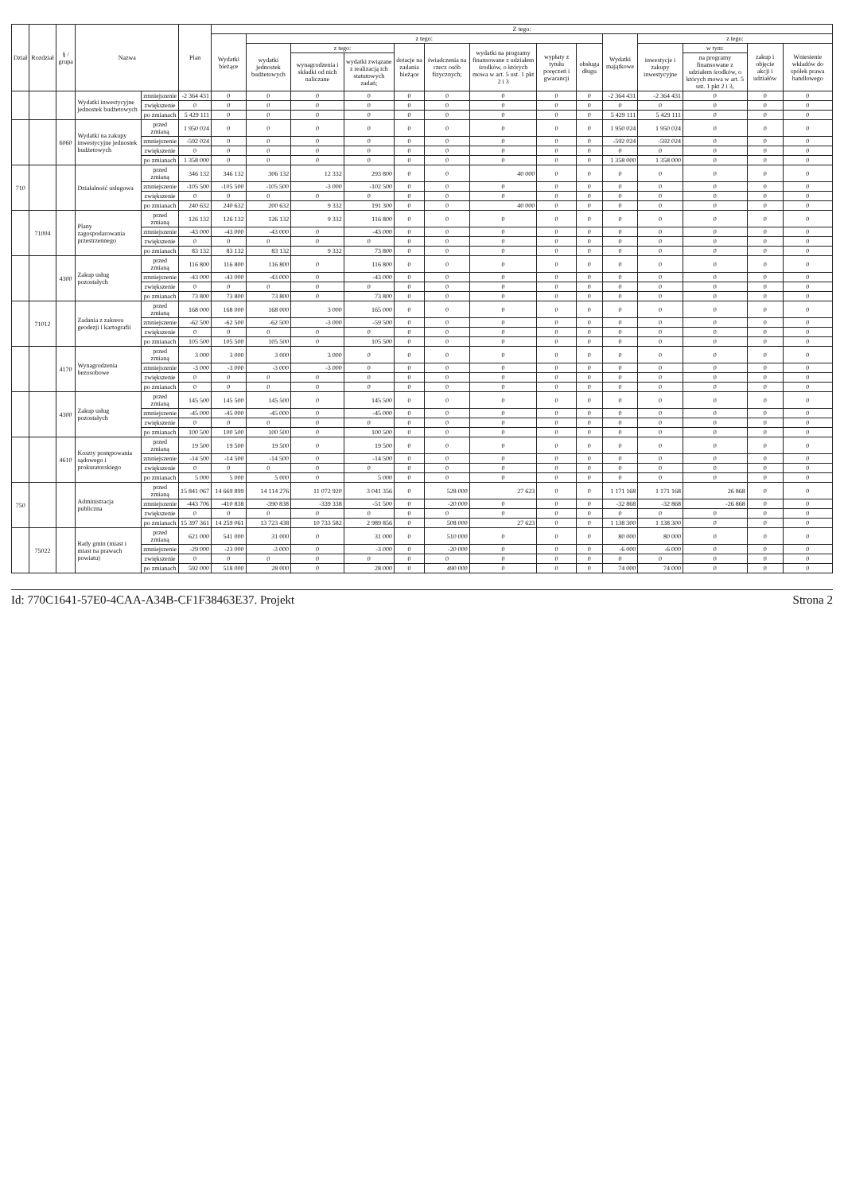| Dział | Rozdział | § / grupa | Nazwa | | Plan | Z tego: | | | | | | | | | | | | | |
| --- | --- | --- | --- | --- | --- | --- | --- | --- | --- | --- | --- | --- | --- | --- | --- | --- | --- | --- | --- |
| | | | | | | Wydatki bieżące | z tego: | | | | | | | | Wydatki majątkowe | z tego: | | | |
| | | | | | | | wydatki jednostek budżetowych | z tego: | | dotacje na zadania bieżące | świadczenia na rzecz osób fizycznych; | wydatki na programy finansowane z udziałem środków, o których mowa w art. 5 ust. 1 pkt 2 i 3 | wypłaty z tytułu poręczeń i gwarancji | obsługa długu | | inwestycje i zakupy inwestycyjne | w tym: | zakup i objęcie akcji i udziałów | Wniesienie wkładów do spółek prawa handlowego |
| | | | | | | | | wynagrodzenia i składki od nich naliczane | wydatki związane z realizacją ich statutowych zadań; | | | | | | | | na programy finansowane z udziałem środków, o których mowa w art. 5 ust. 1 pkt 2 i 3, | | |
| | | | Wydatki inwestycyjne jednostek budżetowych | zmniejszenie | -2 364 431 | 0 | 0 | 0 | 0 | 0 | 0 | 0 | 0 | 0 | -2 364 431 | -2 364 431 | 0 | 0 | 0 |
| | | | | zwiększenie | 0 | 0 | 0 | 0 | 0 | 0 | 0 | 0 | 0 | 0 | 0 | 0 | 0 | 0 | 0 |
| | | | | po zmianach | 5 429 111 | 0 | 0 | 0 | 0 | 0 | 0 | 0 | 0 | 0 | 5 429 111 | 5 429 111 | 0 | 0 | 0 |
| | | 6060 | Wydatki na zakupy inwestycyjne jednostek budżetowych | przed zmianą | 1 950 024 | 0 | 0 | 0 | 0 | 0 | 0 | 0 | 0 | 0 | 1 950 024 | 1 950 024 | 0 | 0 | 0 |
| | | | | zmniejszenie | -592 024 | 0 | 0 | 0 | 0 | 0 | 0 | 0 | 0 | 0 | -592 024 | -592 024 | 0 | 0 | 0 |
| | | | | zwiększenie | 0 | 0 | 0 | 0 | 0 | 0 | 0 | 0 | 0 | 0 | 0 | 0 | 0 | 0 | 0 |
| | | | | po zmianach | 1 358 000 | 0 | 0 | 0 | 0 | 0 | 0 | 0 | 0 | 0 | 1 358 000 | 1 358 000 | 0 | 0 | 0 |
| 710 | | | Działalność usługowa | przed zmianą | 346 132 | 346 132 | 306 132 | 12 332 | 293 800 | 0 | 0 | 40 000 | 0 | 0 | 0 | 0 | 0 | 0 | 0 |
| | | | | zmniejszenie | -105 500 | -105 500 | -105 500 | -3 000 | -102 500 | 0 | 0 | 0 | 0 | 0 | 0 | 0 | 0 | 0 | 0 |
| | | | | zwiększenie | 0 | 0 | 0 | 0 | 0 | 0 | 0 | 0 | 0 | 0 | 0 | 0 | 0 | 0 | 0 |
| | | | | po zmianach | 240 632 | 240 632 | 200 632 | 9 332 | 191 300 | 0 | 0 | 40 000 | 0 | 0 | 0 | 0 | 0 | 0 | 0 |
| | 71004 | | Plany zagospodarowania przestrzennego | przed zmianą | 126 132 | 126 132 | 126 132 | 9 332 | 116 800 | 0 | 0 | 0 | 0 | 0 | 0 | 0 | 0 | 0 | 0 |
| | | | | zmniejszenie | -43 000 | -43 000 | -43 000 | 0 | -43 000 | 0 | 0 | 0 | 0 | 0 | 0 | 0 | 0 | 0 | 0 |
| | | | | zwiększenie | 0 | 0 | 0 | 0 | 0 | 0 | 0 | 0 | 0 | 0 | 0 | 0 | 0 | 0 | 0 |
| | | | | po zmianach | 83 132 | 83 132 | 83 132 | 9 332 | 73 800 | 0 | 0 | 0 | 0 | 0 | 0 | 0 | 0 | 0 | 0 |
| | | 4300 | Zakup usług pozostałych | przed zmianą | 116 800 | 116 800 | 116 800 | 0 | 116 800 | 0 | 0 | 0 | 0 | 0 | 0 | 0 | 0 | 0 | 0 |
| | | | | zmniejszenie | -43 000 | -43 000 | -43 000 | 0 | -43 000 | 0 | 0 | 0 | 0 | 0 | 0 | 0 | 0 | 0 | 0 |
| | | | | zwiększenie | 0 | 0 | 0 | 0 | 0 | 0 | 0 | 0 | 0 | 0 | 0 | 0 | 0 | 0 | 0 |
| | | | | po zmianach | 73 800 | 73 800 | 73 800 | 0 | 73 800 | 0 | 0 | 0 | 0 | 0 | 0 | 0 | 0 | 0 | 0 |
| | 71012 | | Zadania z zakresu geodezji i kartografii | przed zmianą | 168 000 | 168 000 | 168 000 | 3 000 | 165 000 | 0 | 0 | 0 | 0 | 0 | 0 | 0 | 0 | 0 | 0 |
| | | | | zmniejszenie | -62 500 | -62 500 | -62 500 | -3 000 | -59 500 | 0 | 0 | 0 | 0 | 0 | 0 | 0 | 0 | 0 | 0 |
| | | | | zwiększenie | 0 | 0 | 0 | 0 | 0 | 0 | 0 | 0 | 0 | 0 | 0 | 0 | 0 | 0 | 0 |
| | | | | po zmianach | 105 500 | 105 500 | 105 500 | 0 | 105 500 | 0 | 0 | 0 | 0 | 0 | 0 | 0 | 0 | 0 | 0 |
| | | 4170 | Wynagrodzenia bezosobowe | przed zmianą | 3 000 | 3 000 | 3 000 | 3 000 | 0 | 0 | 0 | 0 | 0 | 0 | 0 | 0 | 0 | 0 | 0 |
| | | | | zmniejszenie | -3 000 | -3 000 | -3 000 | -3 000 | 0 | 0 | 0 | 0 | 0 | 0 | 0 | 0 | 0 | 0 | 0 |
| | | | | zwiększenie | 0 | 0 | 0 | 0 | 0 | 0 | 0 | 0 | 0 | 0 | 0 | 0 | 0 | 0 | 0 |
| | | | | po zmianach | 0 | 0 | 0 | 0 | 0 | 0 | 0 | 0 | 0 | 0 | 0 | 0 | 0 | 0 | 0 |
| | | 4300 | Zakup usług pozostałych | przed zmianą | 145 500 | 145 500 | 145 500 | 0 | 145 500 | 0 | 0 | 0 | 0 | 0 | 0 | 0 | 0 | 0 | 0 |
| | | | | zmniejszenie | -45 000 | -45 000 | -45 000 | 0 | -45 000 | 0 | 0 | 0 | 0 | 0 | 0 | 0 | 0 | 0 | 0 |
| | | | | zwiększenie | 0 | 0 | 0 | 0 | 0 | 0 | 0 | 0 | 0 | 0 | 0 | 0 | 0 | 0 | 0 |
| | | | | po zmianach | 100 500 | 100 500 | 100 500 | 0 | 100 500 | 0 | 0 | 0 | 0 | 0 | 0 | 0 | 0 | 0 | 0 |
| | | 4610 | Koszty postępowania sądowego i prokuratorskiego | przed zmianą | 19 500 | 19 500 | 19 500 | 0 | 19 500 | 0 | 0 | 0 | 0 | 0 | 0 | 0 | 0 | 0 | 0 |
| | | | | zmniejszenie | -14 500 | -14 500 | -14 500 | 0 | -14 500 | 0 | 0 | 0 | 0 | 0 | 0 | 0 | 0 | 0 | 0 |
| | | | | zwiększenie | 0 | 0 | 0 | 0 | 0 | 0 | 0 | 0 | 0 | 0 | 0 | 0 | 0 | 0 | 0 |
| | | | | po zmianach | 5 000 | 5 000 | 5 000 | 0 | 5 000 | 0 | 0 | 0 | 0 | 0 | 0 | 0 | 0 | 0 | 0 |
| 750 | | | Administracja publiczna | przed zmianą | 15 841 067 | 14 669 899 | 14 114 276 | 11 072 920 | 3 041 356 | 0 | 528 000 | 27 623 | 0 | 0 | 1 171 168 | 1 171 168 | 26 868 | 0 | 0 |
| | | | | zmniejszenie | -443 706 | -410 838 | -390 838 | -339 338 | -51 500 | 0 | -20 000 | 0 | 0 | 0 | -32 868 | -32 868 | -26 868 | 0 | 0 |
| | | | | zwiększenie | 0 | 0 | 0 | 0 | 0 | 0 | 0 | 0 | 0 | 0 | 0 | 0 | 0 | 0 | 0 |
| | | | | po zmianach | 15 397 361 | 14 259 061 | 13 723 438 | 10 733 582 | 2 989 856 | 0 | 508 000 | 27 623 | 0 | 0 | 1 138 300 | 1 138 300 | 0 | 0 | 0 |
| | 75022 | | Rady gmin (miast i miast na prawach powiatu) | przed zmianą | 621 000 | 541 000 | 31 000 | 0 | 31 000 | 0 | 510 000 | 0 | 0 | 0 | 80 000 | 80 000 | 0 | 0 | 0 |
| | | | | zmniejszenie | -29 000 | -23 000 | -3 000 | 0 | -3 000 | 0 | -20 000 | 0 | 0 | 0 | -6 000 | -6 000 | 0 | 0 | 0 |
| | | | | zwiększenie | 0 | 0 | 0 | 0 | 0 | 0 | 0 | 0 | 0 | 0 | 0 | 0 | 0 | 0 | 0 |
| | | | | po zmianach | 592 000 | 518 000 | 28 000 | 0 | 28 000 | 0 | 490 000 | 0 | 0 | 0 | 74 000 | 74 000 | 0 | 0 | 0 |
Id: 770C1641-57E0-4CAA-A34B-CF1F38463E37. Projekt Strona 2